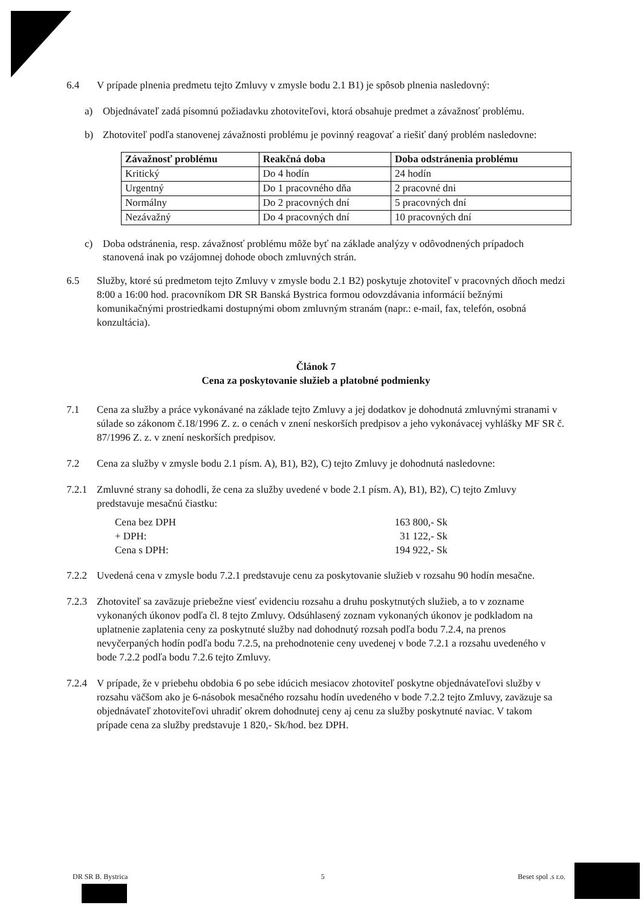6.4 V prípade plnenia predmetu tejto Zmluvy v zmysle bodu 2.1 B1) je spôsob plnenia nasledovný:
a) Objednávateľ zadá písomnú požiadavku zhotoviteľovi, ktorá obsahuje predmet a závažnosť problému.
b) Zhotoviteľ podľa stanovenej závažnosti problému je povinný reagovať a riešiť daný problém nasledovne:
| Závažnosť problému | Reakčná doba | Doba odstránenia problému |
| --- | --- | --- |
| Kritický | Do 4 hodín | 24 hodín |
| Urgentný | Do 1 pracovného dňa | 2 pracovné dni |
| Normálny | Do 2 pracovných dní | 5 pracovných dní |
| Nezávažný | Do 4 pracovných dní | 10 pracovných dní |
c) Doba odstránenia, resp. závažnosť problému môže byť na základe analýzy v odôvodnených prípadoch stanovená inak po vzájomnej dohode oboch zmluvných strán.
6.5 Služby, ktoré sú predmetom tejto Zmluvy v zmysle bodu 2.1 B2) poskytuje zhotoviteľ v pracovných dňoch medzi 8:00 a 16:00 hod. pracovníkom DR SR Banská Bystrica formou odovzdávania informácií bežnými komunikačnými prostriedkami dostupnými obom zmluvným stranám (napr.: e-mail, fax, telefón, osobná konzultácia).
Článok 7
Cena za poskytovanie služieb a platobné podmienky
7.1 Cena za služby a práce vykonávané na základe tejto Zmluvy a jej dodatkov je dohodnutá zmluvnými stranami v súlade so zákonom č.18/1996 Z. z. o cenách v znení neskorších predpisov a jeho vykonávacej vyhlášky MF SR č. 87/1996 Z. z. v znení neskorších predpisov.
7.2 Cena za služby v zmysle bodu 2.1 písm. A), B1), B2), C) tejto Zmluvy je dohodnutá nasledovne:
7.2.1 Zmluvné strany sa dohodli, že cena za služby uvedené v bode 2.1 písm. A), B1), B2), C) tejto Zmluvy predstavuje mesačnú čiastku:
Cena bez DPH 163 800,- Sk
+ DPH: 31 122,- Sk
Cena s DPH: 194 922,- Sk
7.2.2 Uvedená cena v zmysle bodu 7.2.1 predstavuje cenu za poskytovanie služieb v rozsahu 90 hodín mesačne.
7.2.3 Zhotoviteľ sa zaväzuje priebežne viesť evidenciu rozsahu a druhu poskytnutých služieb, a to v zozname vykonaných úkonov podľa čl. 8 tejto Zmluvy. Odsúhlasený zoznam vykonaných úkonov je podkladom na uplatnenie zaplatenia ceny za poskytnuté služby nad dohodnutý rozsah podľa bodu 7.2.4, na prenos nevyčerpaných hodín podľa bodu 7.2.5, na prehodnotenie ceny uvedenej v bode 7.2.1 a rozsahu uvedeného v bode 7.2.2 podľa bodu 7.2.6 tejto Zmluvy.
7.2.4 V prípade, že v priebehu obdobia 6 po sebe idúcich mesiacov zhotoviteľ poskytne objednávateľovi služby v rozsahu väčšom ako je 6-násobok mesačného rozsahu hodín uvedeného v bode 7.2.2 tejto Zmluvy, zaväzuje sa objednávateľ zhotoviteľovi uhradiť okrem dohodnutej ceny aj cenu za služby poskytnuté naviac. V takom prípade cena za služby predstavuje 1 820,- Sk/hod. bez DPH.
DR SR B. Bystrica 5 Beset spol .s r.o.